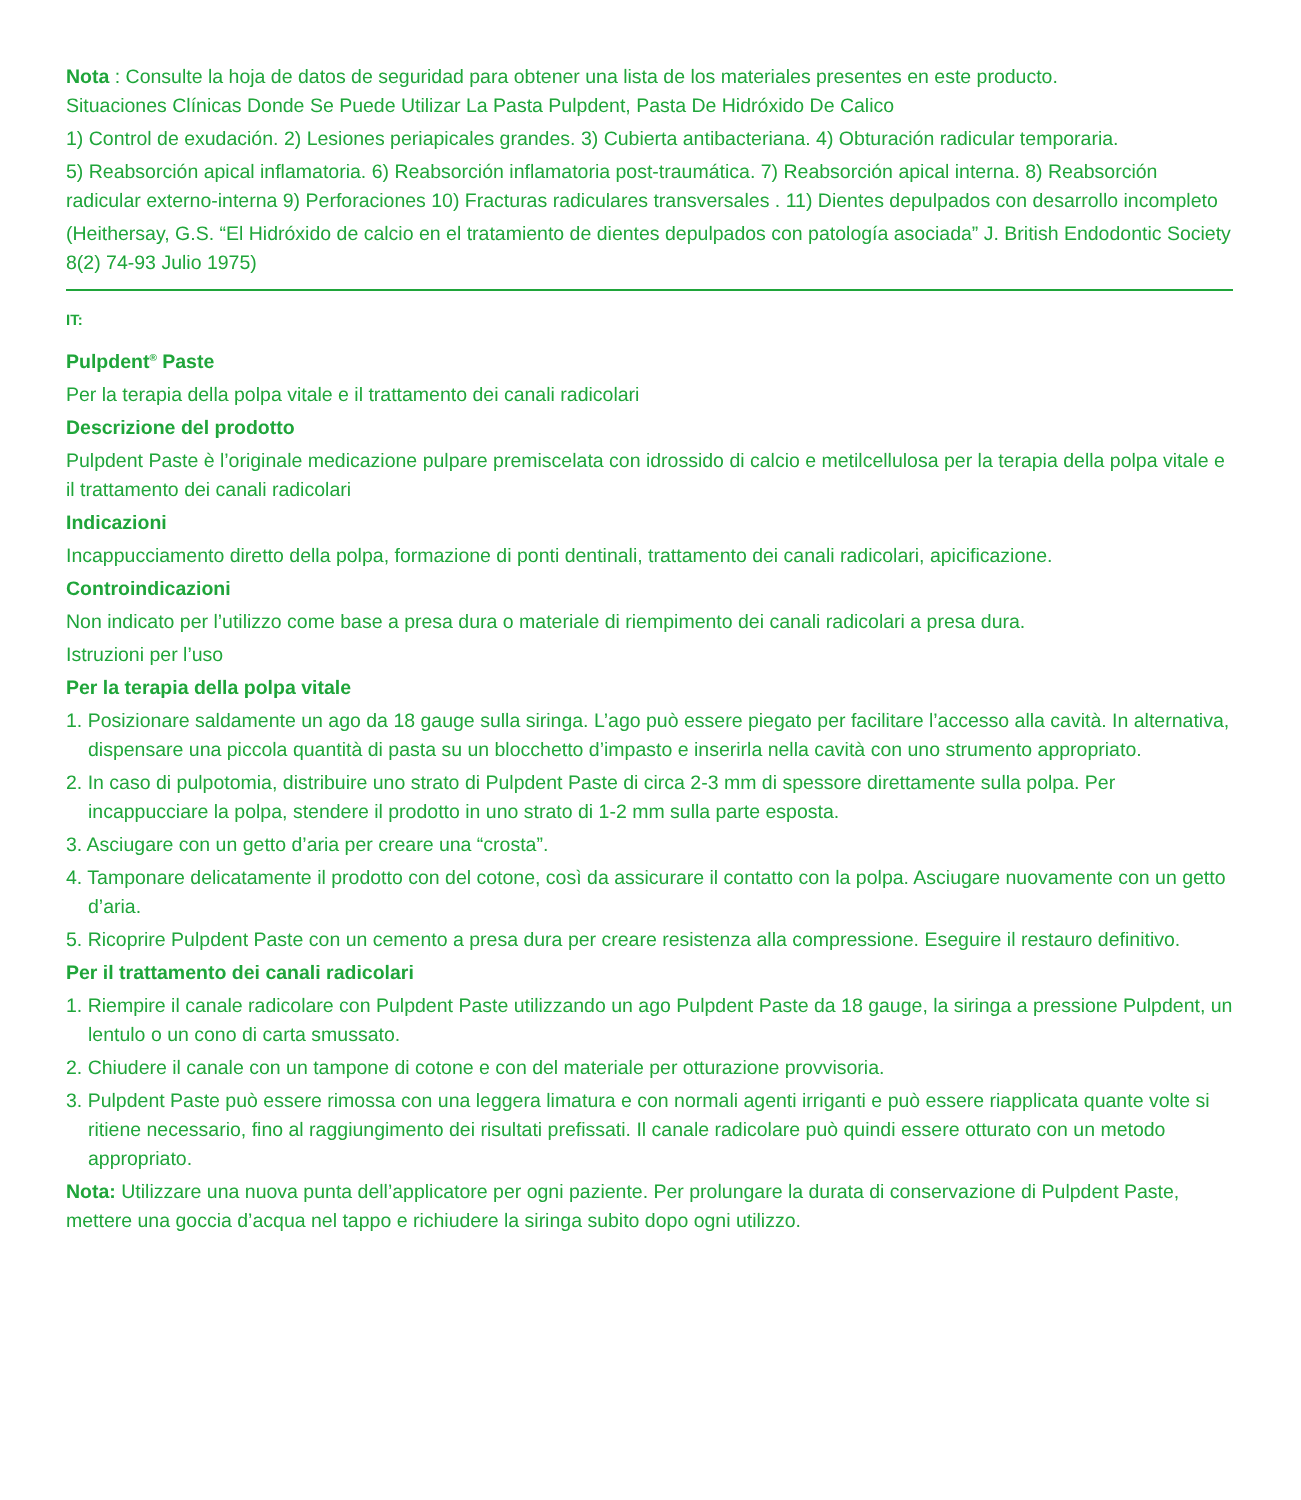Nota : Consulte la hoja de datos de seguridad para obtener una lista de los materiales presentes en este producto.
Situaciones Clínicas Donde Se Puede Utilizar La Pasta Pulpdent, Pasta De Hidróxido De Calico
1) Control de exudación. 2) Lesiones periapicales grandes. 3) Cubierta antibacteriana. 4) Obturación radicular temporaria.
5) Reabsorción apical inflamatoria. 6) Reabsorción inflamatoria post-traumática. 7) Reabsorción apical interna. 8) Reabsorción radicular externo-interna 9) Perforaciones 10) Fracturas radiculares transversales . 11) Dientes depulpados con desarrollo incompleto
(Heithersay, G.S. “El Hidróxido de calcio en el tratamiento de dientes depulpados con patología asociada” J. British Endodontic Society 8(2) 74-93 Julio 1975)
IT:
Pulpdent<sup>®</sup> Paste
Per la terapia della polpa vitale e il trattamento dei canali radicolari
Descrizione del prodotto
Pulpdent Paste è l’originale medicazione pulpare premiscelata con idrossido di calcio e metilcellulosa per la terapia della polpa vitale e il trattamento dei canali radicolari
Indicazioni
Incappucciamento diretto della polpa, formazione di ponti dentinali, trattamento dei canali radicolari, apicificazione.
Controindicazioni
Non indicato per l’utilizzo come base a presa dura o materiale di riempimento dei canali radicolari a presa dura.
Istruzioni per l’uso
Per la terapia della polpa vitale
1. Posizionare saldamente un ago da 18 gauge sulla siringa. L’ago può essere piegato per facilitare l’accesso alla cavità. In alternativa, dispensare una piccola quantità di pasta su un blocchetto d’impasto e inserirla nella cavità con uno strumento appropriato.
2. In caso di pulpotomia, distribuire uno strato di Pulpdent Paste di circa 2-3 mm di spessore direttamente sulla polpa. Per incappucciare la polpa, stendere il prodotto in uno strato di 1-2 mm sulla parte esposta.
3. Asciugare con un getto d’aria per creare una “crosta”.
4. Tamponare delicatamente il prodotto con del cotone, così da assicurare il contatto con la polpa. Asciugare nuovamente con un getto d’aria.
5. Ricoprire Pulpdent Paste con un cemento a presa dura per creare resistenza alla compressione. Eseguire il restauro definitivo.
Per il trattamento dei canali radicolari
1. Riempire il canale radicolare con Pulpdent Paste utilizzando un ago Pulpdent Paste da 18 gauge, la siringa a pressione Pulpdent, un lentulo o un cono di carta smussato.
2. Chiudere il canale con un tampone di cotone e con del materiale per otturazione provvisoria.
3. Pulpdent Paste può essere rimossa con una leggera limatura e con normali agenti irriganti e può essere riapplicata quante volte si ritiene necessario, fino al raggiungimento dei risultati prefissati. Il canale radicolare può quindi essere otturato con un metodo appropriato.
Nota: Utilizzare una nuova punta dell’applicatore per ogni paziente. Per prolungare la durata di conservazione di Pulpdent Paste, mettere una goccia d’acqua nel tappo e richiudere la siringa subito dopo ogni utilizzo.